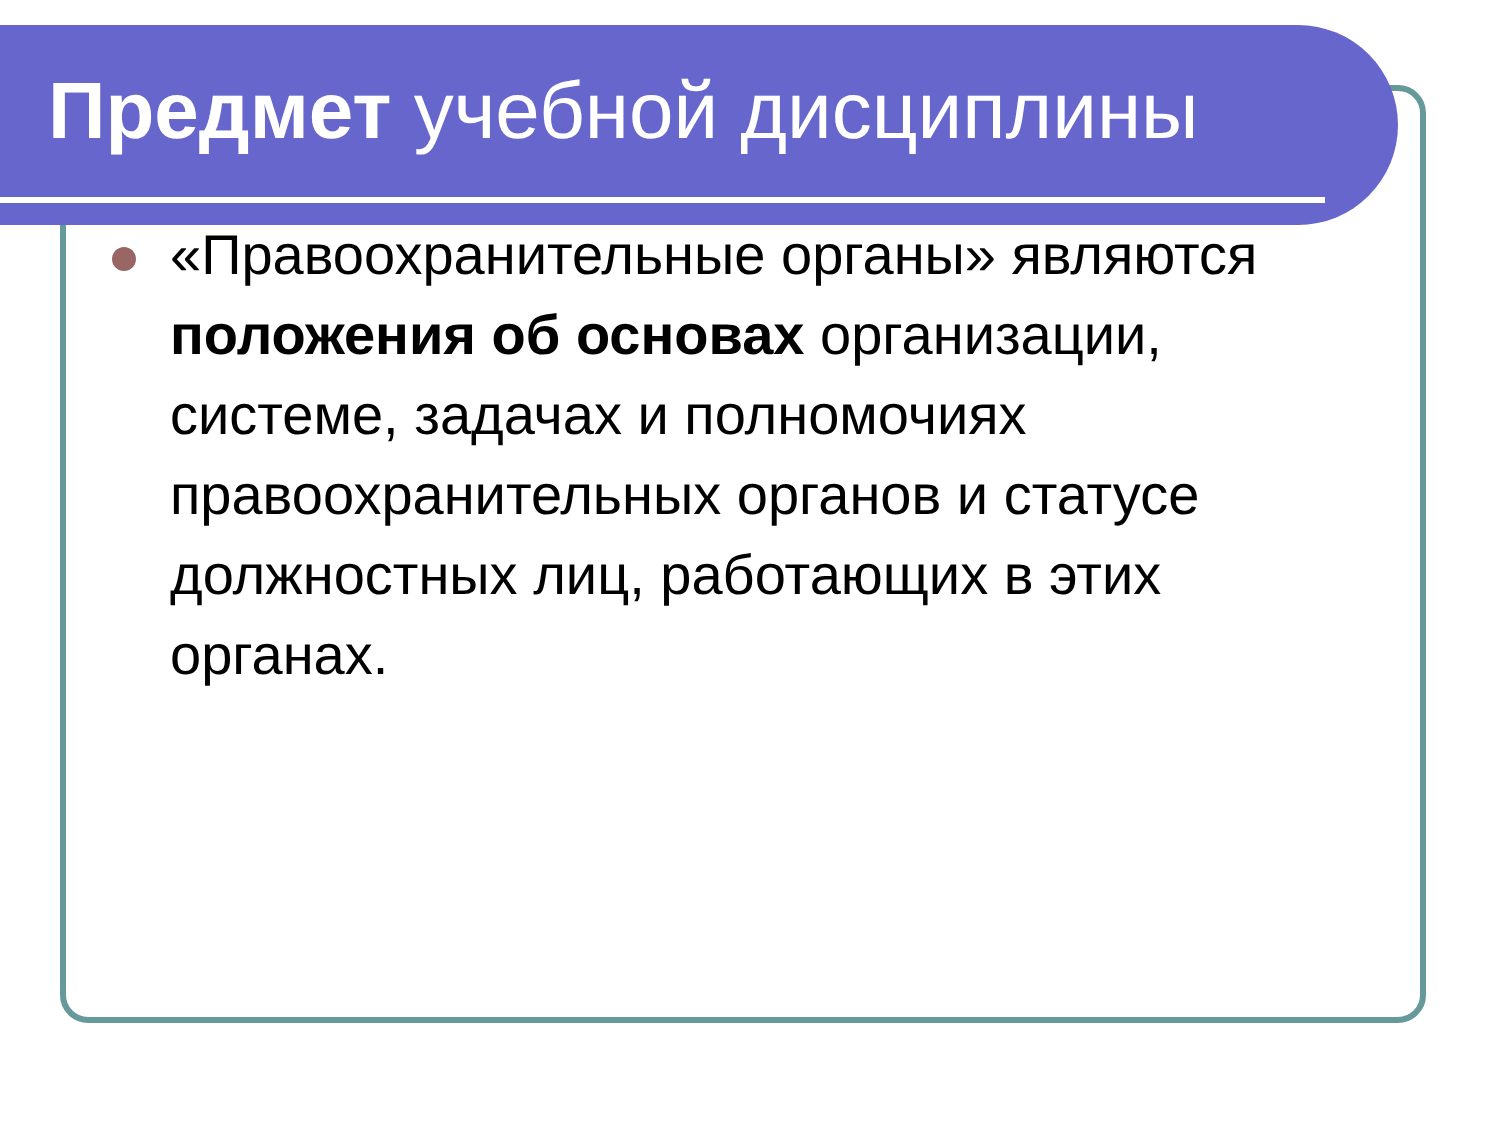Предмет учебной дисциплины
«Правоохранительные органы» являются положения об основах организации, системе, задачах и полномочиях правоохранительных органов и статусе должностных лиц, работающих в этих органах.